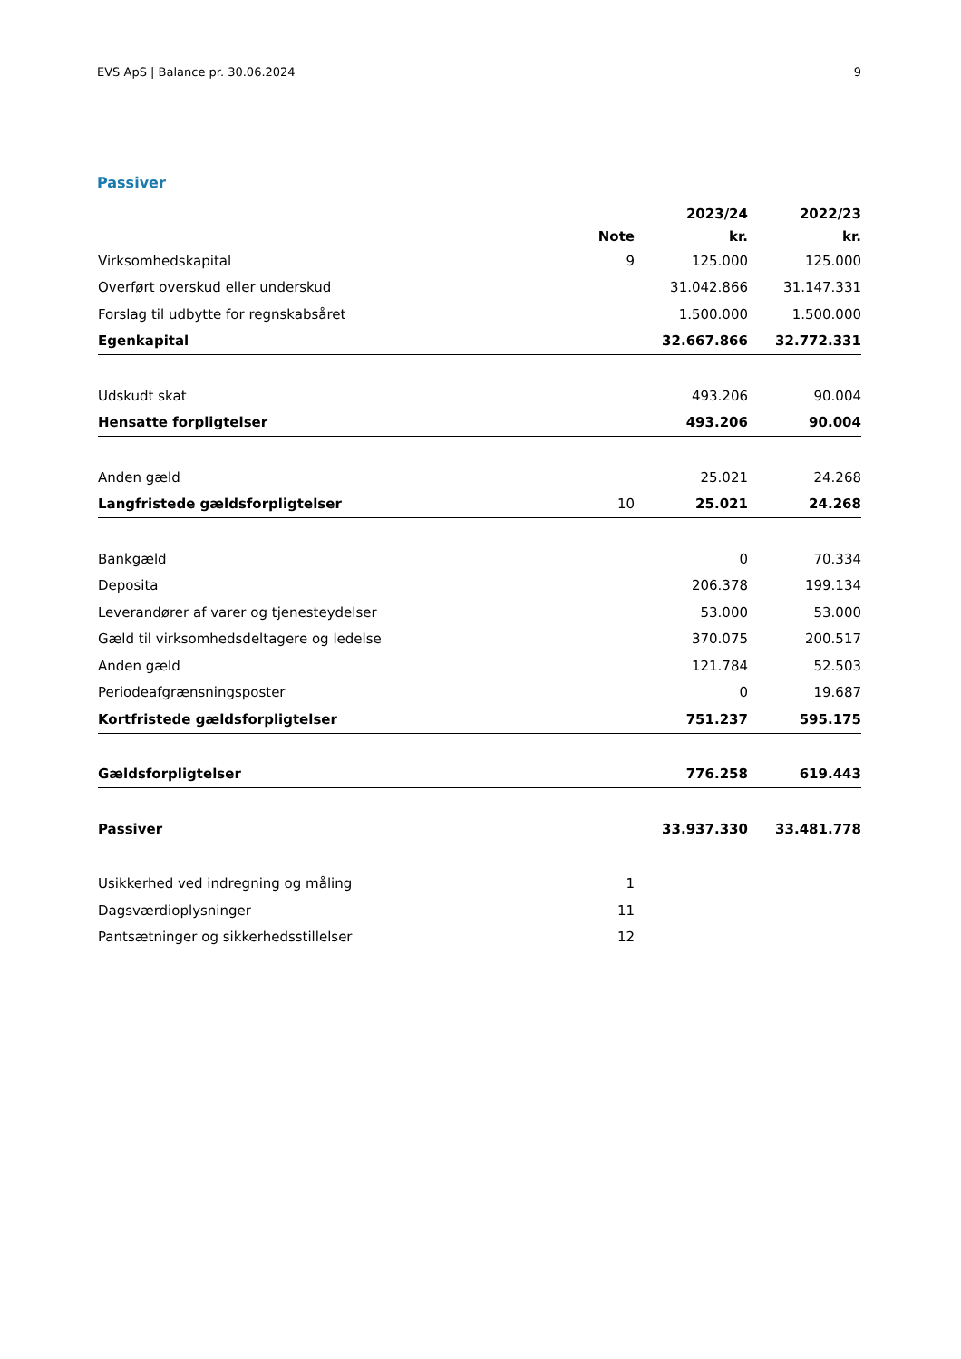EVS ApS | Balance pr. 30.06.2024 9
Passiver
| | | 2023/24 | 2022/23 |
| --- | --- | --- | --- |
| | Note | kr. | kr. |
| Virksomhedskapital | 9 | 125.000 | 125.000 |
| Overført overskud eller underskud | | 31.042.866 | 31.147.331 |
| Forslag til udbytte for regnskabsåret | | 1.500.000 | 1.500.000 |
| Egenkapital | | 32.667.866 | 32.772.331 |
| Udskudt skat | | 493.206 | 90.004 |
| Hensatte forpligtelser | | 493.206 | 90.004 |
| Anden gæld | | 25.021 | 24.268 |
| Langfristede gældsforpligtelser | 10 | 25.021 | 24.268 |
| Bankgæld | | 0 | 70.334 |
| Deposita | | 206.378 | 199.134 |
| Leverandører af varer og tjenesteydelser | | 53.000 | 53.000 |
| Gæld til virksomhedsdeltagere og ledelse | | 370.075 | 200.517 |
| Anden gæld | | 121.784 | 52.503 |
| Periodeafgrænsningsposter | | 0 | 19.687 |
| Kortfristede gældsforpligtelser | | 751.237 | 595.175 |
| Gældsforpligtelser | | 776.258 | 619.443 |
| Passiver | | 33.937.330 | 33.481.778 |
| Usikkerhed ved indregning og måling | 1 | | |
| Dagsværdioplysninger | 11 | | |
| Pantsætninger og sikkerhedsstillelser | 12 | | |